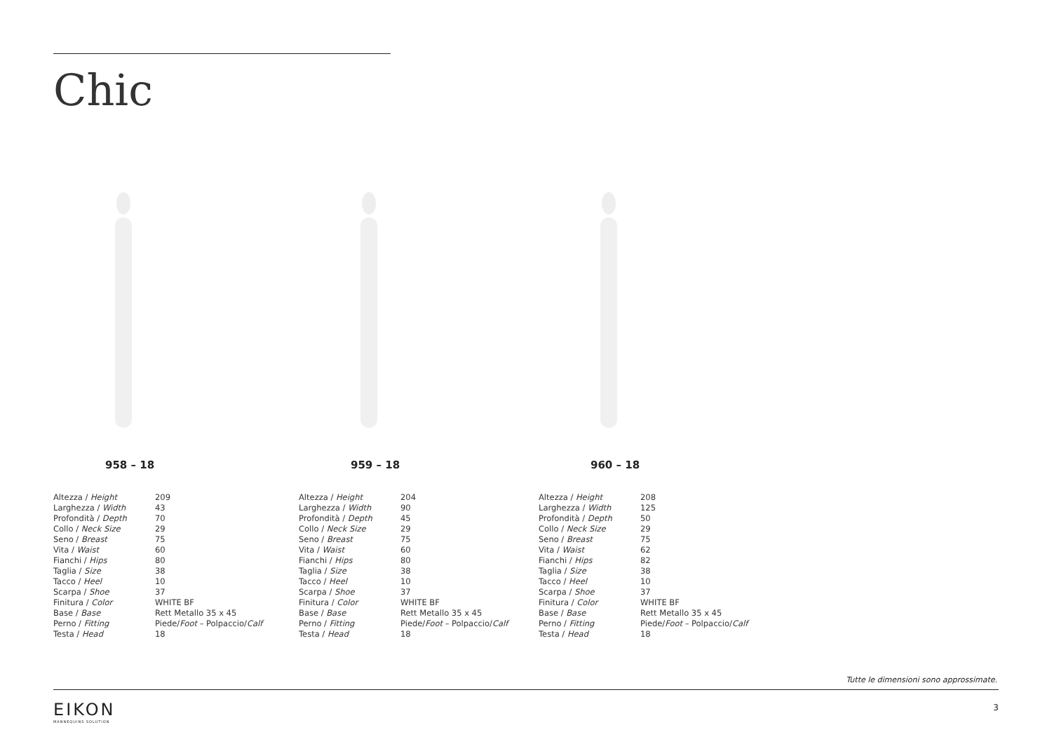Chic
958 – 18
| Altezza / Height | 209 |
| Larghezza / Width | 43 |
| Profondità / Depth | 70 |
| Collo / Neck Size | 29 |
| Seno / Breast | 75 |
| Vita / Waist | 60 |
| Fianchi / Hips | 80 |
| Taglia / Size | 38 |
| Tacco / Heel | 10 |
| Scarpa / Shoe | 37 |
| Finitura / Color | WHITE BF |
| Base / Base | Rett Metallo 35 x 45 |
| Perno / Fitting | Piede/ Foot – Polpaccio/ Calf |
| Testa / Head | 18 |
959 – 18
| Altezza / Height | 204 |
| Larghezza / Width | 90 |
| Profondità / Depth | 45 |
| Collo / Neck Size | 29 |
| Seno / Breast | 75 |
| Vita / Waist | 60 |
| Fianchi / Hips | 80 |
| Taglia / Size | 38 |
| Tacco / Heel | 10 |
| Scarpa / Shoe | 37 |
| Finitura / Color | WHITE BF |
| Base / Base | Rett Metallo 35 x 45 |
| Perno / Fitting | Piede/ Foot – Polpaccio/ Calf |
| Testa / Head | 18 |
960 – 18
| Altezza / Height | 208 |
| Larghezza / Width | 125 |
| Profondità / Depth | 50 |
| Collo / Neck Size | 29 |
| Seno / Breast | 75 |
| Vita / Waist | 62 |
| Fianchi / Hips | 82 |
| Taglia / Size | 38 |
| Tacco / Heel | 10 |
| Scarpa / Shoe | 37 |
| Finitura / Color | WHITE BF |
| Base / Base | Rett Metallo 35 x 45 |
| Perno / Fitting | Piede/ Foot – Polpaccio/ Calf |
| Testa / Head | 18 |
Tutte le dimensioni sono approssimate.
EIKON
MANNEQUINS SOLUTION
3